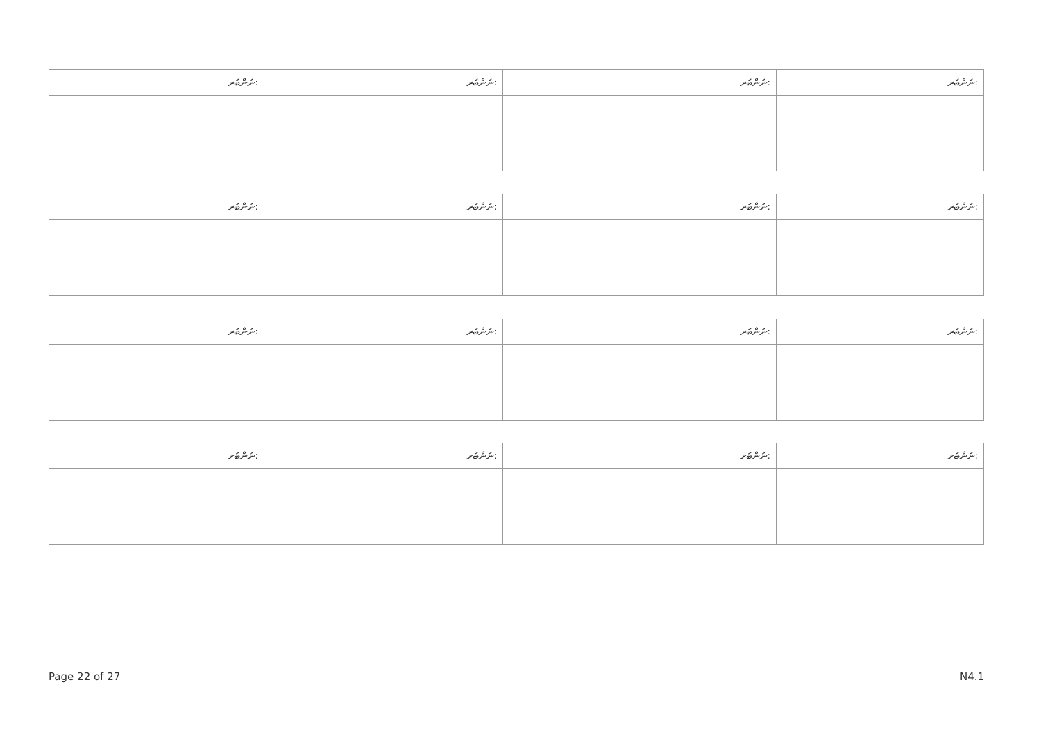| ނަންބަރ: | ނަންބަރ: | ނަންބަރ: | ނަންބަރ: |
| --- | --- | --- | --- |
| ނަންބަރ: | ނަންބަރ: | ނަންބަރ: | ނަންބަރ: |
| --- | --- | --- | --- |
| ނަންބަރ: | ނަންބަރ: | ނަންބަރ: | ނަންބަރ: |
| --- | --- | --- | --- |
| ނަންބަރ: | ނަންބަރ: | ނަންބަރ: | ނަންބަރ: |
| --- | --- | --- | --- |
Page 22 of 27 N4.1